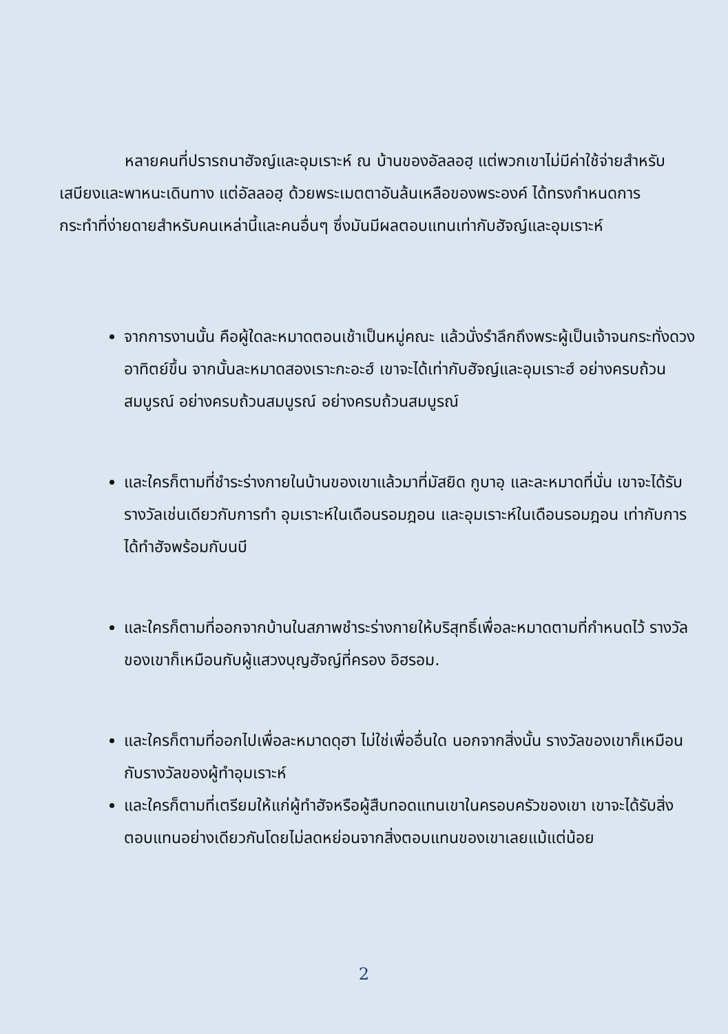หลายคนที่ปรารถนาฮัจญ์และอุมเราะห์ ณ บ้านของอัลลอฮฺ แต่พวกเขาไม่มีค่าใช้จ่ายสำหรับเสบียงและพาหนะเดินทาง แต่อัลลอฮฺ ด้วยพระเมตตาอันล้นเหลือของพระองค์ ได้ทรงกำหนดการกระทำที่ง่ายดายสำหรับคนเหล่านี้และคนอื่นๆ ซึ่งมันมีผลตอบแทนเท่ากับฮัจญ์และอุมเราะห์
จากการงานนั้น คือผู้ใดละหมาดตอนเช้าเป็นหมู่คณะ แล้วนั่งรำลึกถึงพระผู้เป็นเจ้าจนกระทั่งดวงอาทิตย์ขึ้น จากนั้นละหมาดสองเราะกะอะฮ์ เขาจะได้เท่ากับฮัจญ์และอุมเราะฮ์ อย่างครบถ้วนสมบูรณ์ อย่างครบถ้วนสมบูรณ์ อย่างครบถ้วนสมบูรณ์
และใครก็ตามที่ชำระร่างกายในบ้านของเขาแล้วมาที่มัสยิด กูบาอฺ และละหมาดที่นั่น เขาจะได้รับรางวัลเช่นเดียวกับการทำ อุมเราะห์ในเดือนรอมฎอน และอุมเราะห์ในเดือนรอมฎอน เท่ากับการได้ทำฮัจพร้อมกับนบี
และใครก็ตามที่ออกจากบ้านในสภาพชำระร่างกายให้บริสุทธิ์เพื่อละหมาดตามที่กำหนดไว้ รางวัลของเขาก็เหมือนกับผู้แสวงบุญฮัจญ์ที่ครอง อิฮรอม.
และใครก็ตามที่ออกไปเพื่อละหมาดดุฮา ไม่ใช่เพื่ออื่นใด นอกจากสิ่งนั้น รางวัลของเขาก็เหมือนกับรางวัลของผู้ทำอุมเราะห์
และใครก็ตามที่เตรียมให้แก่ผู้ทำฮัจหรือผู้สืบทอดแทนเขาในครอบครัวของเขา เขาจะได้รับสิ่งตอบแทนอย่างเดียวกันโดยไม่ลดหย่อนจากสิ่งตอบแทนของเขาเลยแม้แต่น้อย
2